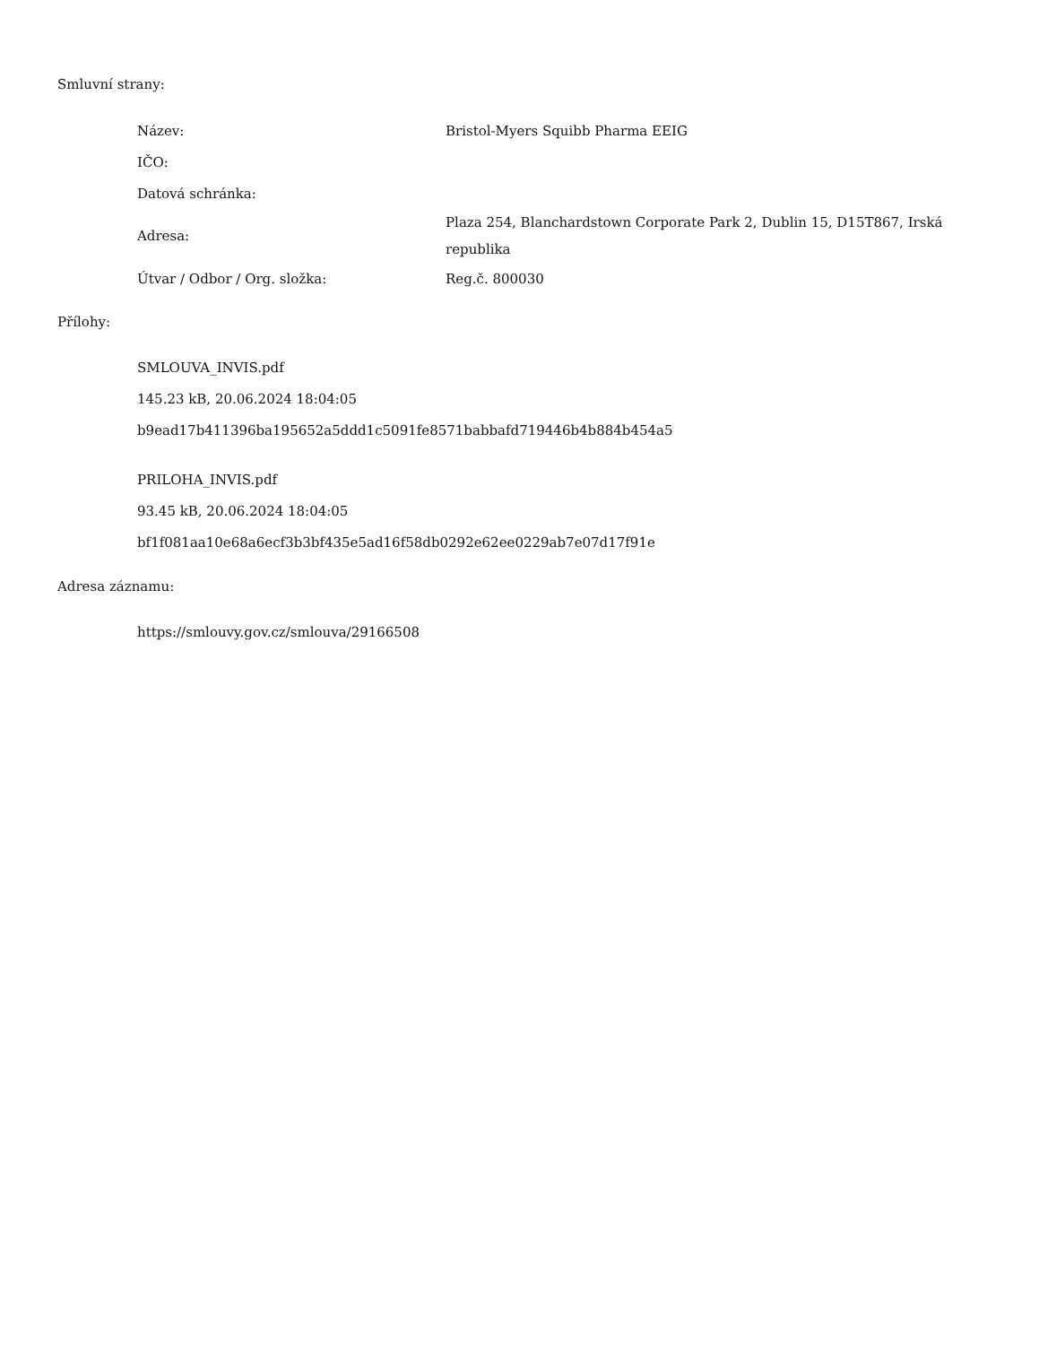Smluvní strany:
| Název: | Bristol-Myers Squibb Pharma EEIG |
| IČO: | |
| Datová schránka: | |
| Adresa: | Plaza 254, Blanchardstown Corporate Park 2, Dublin 15, D15T867, Irská republika |
| Útvar / Odbor / Org. složka: | Reg.č. 800030 |
Přílohy:
SMLOUVA_INVIS.pdf
145.23 kB, 20.06.2024 18:04:05
b9ead17b411396ba195652a5ddd1c5091fe8571babbafd719446b4b884b454a5
PRILOHA_INVIS.pdf
93.45 kB, 20.06.2024 18:04:05
bf1f081aa10e68a6ecf3b3bf435e5ad16f58db0292e62ee0229ab7e07d17f91e
Adresa záznamu:
https://smlouvy.gov.cz/smlouva/29166508